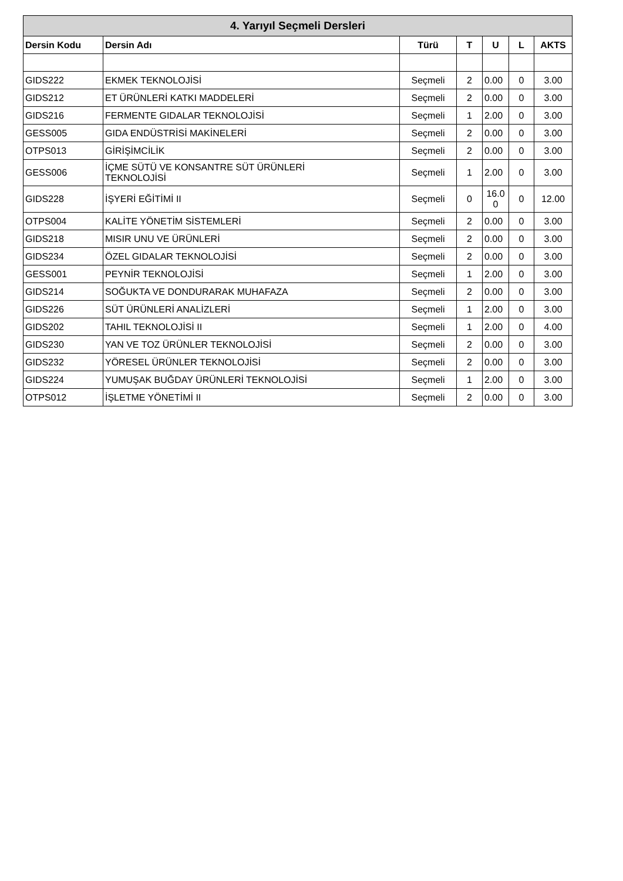| 4. Yarıyıl Seçmeli Dersleri | | | | | | |
| --- | --- | --- | --- | --- | --- | --- |
| Dersin Kodu | Dersin Adı | Türü | T | U | L | AKTS |
| GIDS222 | EKMEK TEKNOLOJİSİ | Seçmeli | 2 | 0.00 | 0 | 3.00 |
| GIDS212 | ET ÜRÜNLERİ KATKI MADDELERİ | Seçmeli | 2 | 0.00 | 0 | 3.00 |
| GIDS216 | FERMENTE GIDALAR TEKNOLOJİSİ | Seçmeli | 1 | 2.00 | 0 | 3.00 |
| GESS005 | GIDA ENDÜSTRİSİ MAKİNELERİ | Seçmeli | 2 | 0.00 | 0 | 3.00 |
| OTPS013 | GİRİŞİMCİLİK | Seçmeli | 2 | 0.00 | 0 | 3.00 |
| GESS006 | İÇME SÜTÜ VE KONSANTRE SÜT ÜRÜNLERİ TEKNOLOJİSİ | Seçmeli | 1 | 2.00 | 0 | 3.00 |
| GIDS228 | İŞYERİ EĞİTİMİ II | Seçmeli | 0 | 16.0 0 | 0 | 12.00 |
| OTPS004 | KALİTE YÖNETİM SİSTEMLERİ | Seçmeli | 2 | 0.00 | 0 | 3.00 |
| GIDS218 | MISIR UNU VE ÜRÜNLERİ | Seçmeli | 2 | 0.00 | 0 | 3.00 |
| GIDS234 | ÖZEL GIDALAR TEKNOLOJİSİ | Seçmeli | 2 | 0.00 | 0 | 3.00 |
| GESS001 | PEYNİR TEKNOLOJİSİ | Seçmeli | 1 | 2.00 | 0 | 3.00 |
| GIDS214 | SOĞUKTA VE DONDURARAK MUHAFAZA | Seçmeli | 2 | 0.00 | 0 | 3.00 |
| GIDS226 | SÜT ÜRÜNLERİ ANALİZLERİ | Seçmeli | 1 | 2.00 | 0 | 3.00 |
| GIDS202 | TAHIL TEKNOLOJİSİ II | Seçmeli | 1 | 2.00 | 0 | 4.00 |
| GIDS230 | YAN VE TOZ ÜRÜNLER TEKNOLOJİSİ | Seçmeli | 2 | 0.00 | 0 | 3.00 |
| GIDS232 | YÖRESEL ÜRÜNLER TEKNOLOJİSİ | Seçmeli | 2 | 0.00 | 0 | 3.00 |
| GIDS224 | YUMUŞAK BUĞDAY ÜRÜNLERİ TEKNOLOJİSİ | Seçmeli | 1 | 2.00 | 0 | 3.00 |
| OTPS012 | İŞLETME YÖNETİMİ II | Seçmeli | 2 | 0.00 | 0 | 3.00 |